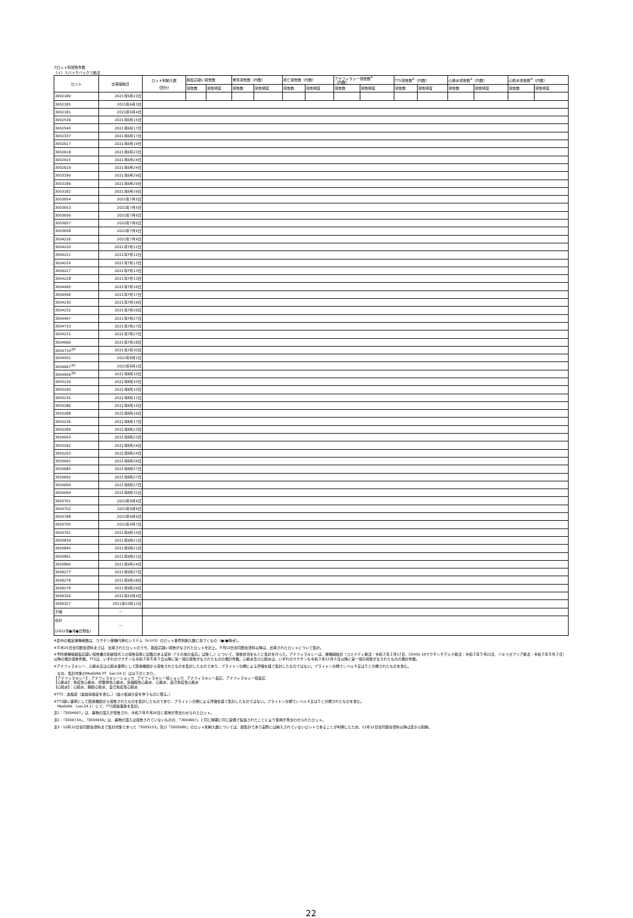⑦ロット別報告件数
（イ）スパイクバックス筋注
| ロット | 出荷開始日 | ロット別納入数 （回分） | 副反応疑い報告数 | | 重篤報告数（内数） | | 死亡報告数（内数） | | アナフィラシー報告数<sup>※</sup> （内数） | | TTS報告数<sup>※</sup>（内数） | | 心筋炎報告数<sup>※</sup>（内数） | | 心膜炎報告数<sup>※</sup>（内数） | |
| --- | --- | --- | --- | --- | --- | --- | --- | --- | --- | --- | --- | --- | --- | --- | --- | --- |
| | | | 報告数 | 報告頻度 | 報告数 | 報告頻度 | 報告数 | 報告頻度 | 報告数 | 報告頻度 | 報告数 | 報告頻度 | 報告数 | 報告頻度 | 報告数 | 報告頻度 |
| 3002180 | 2021年5月23日 | | | | | | | | | | | | | | | |
| 3002185 | 2021年6月3日 | | | | | | | | | | | | | | | |
| 3002181 | 2021年6月4日 | | | | | | | | | | | | | | | |
| 3002539 | 2021年6月15日 | | | | | | | | | | | | | | | |
| 3002540 | 2021年6月17日 | | | | | | | | | | | | | | | |
| 3002337 | 2021年6月17日 | | | | | | | | | | | | | | | |
| 3002617 | 2021年6月19日 | | | | | | | | | | | | | | | |
| 3002618 | 2021年6月23日 | | | | | | | | | | | | | | | |
| 3002915 | 2021年6月24日 | | | | | | | | | | | | | | | |
| 3002619 | 2021年6月24日 | | | | | | | | | | | | | | | |
| 3003190 | 2021年6月29日 | | | | | | | | | | | | | | | |
| 3003189 | 2021年6月29日 | | | | | | | | | | | | | | | |
| 3003182 | 2021年6月29日 | | | | | | | | | | | | | | | |
| 3003654 | 2021年7月5日 | | | | | | | | | | | | | | | |
| 3003653 | 2021年7月5日 | | | | | | | | | | | | | | | |
| 3003656 | 2021年7月6日 | | | | | | | | | | | | | | | |
| 3003657 | 2021年7月6日 | | | | | | | | | | | | | | | |
| 3003658 | 2021年7月6日 | | | | | | | | | | | | | | | |
| 3004226 | 2021年7月9日 | | | | | | | | | | | | | | | |
| 3004220 | 2021年7月12日 | | | | | | | | | | | | | | | |
| 3004221 | 2021年7月12日 | | | | | | | | | | | | | | | |
| 3004229 | 2021年7月13日 | | | | | | | | | | | | | | | |
| 3004227 | 2021年7月13日 | | | | | | | | | | | | | | | |
| 3004228 | 2021年7月13日 | | | | | | | | | | | | | | | |
| 3004495 | 2021年7月16日 | | | | | | | | | | | | | | | |
| 3004496 | 2021年7月17日 | | | | | | | | | | | | | | | |
| 3004230 | 2021年7月19日 | | | | | | | | | | | | | | | |
| 3004232 | 2021年7月26日 | | | | | | | | | | | | | | | |
| 3004497 | 2021年7月27日 | | | | | | | | | | | | | | | |
| 3004733 | 2021年7月27日 | | | | | | | | | | | | | | | |
| 3004231 | 2021年7月27日 | | | | | | | | | | | | | | | |
| 3004666 | 2021年7月28日 | | | | | | | | | | | | | | | |
| 3004734<sup>注2</sup> | 2021年7月30日 | | | | | | | | | | | | | | | |
| 3004501 | 2021年8月2日 | | | | | | | | | | | | | | | |
| 3004667<sup>注1</sup> | 2021年8月2日 | | | | | | | | | | | | | | | |
| 3004956<sup>注2</sup> | 2021年8月10日 | | | | | | | | | | | | | | | |
| 3005239 | 2021年8月10日 | | | | | | | | | | | | | | | |
| 3005240 | 2021年8月10日 | | | | | | | | | | | | | | | |
| 3005235 | 2021年8月11日 | | | | | | | | | | | | | | | |
| 3005286 | 2021年8月16日 | | | | | | | | | | | | | | | |
| 3005288 | 2021年8月16日 | | | | | | | | | | | | | | | |
| 3005236 | 2021年8月17日 | | | | | | | | | | | | | | | |
| 3005289 | 2021年8月23日 | | | | | | | | | | | | | | | |
| 3005693 | 2021年8月23日 | | | | | | | | | | | | | | | |
| 3005292 | 2021年8月24日 | | | | | | | | | | | | | | | |
| 3005293 | 2021年8月24日 | | | | | | | | | | | | | | | |
| 3005691 | 2021年8月26日 | | | | | | | | | | | | | | | |
| 3005685 | 2021年8月27日 | | | | | | | | | | | | | | | |
| 3005692 | 2021年8月27日 | | | | | | | | | | | | | | | |
| 3005699 | 2021年8月27日 | | | | | | | | | | | | | | | |
| 3005694 | 2021年8月31日 | | | | | | | | | | | | | | | |
| 3005701 | 2021年9月6日 | | | | | | | | | | | | | | | |
| 3005702 | 2021年9月6日 | | | | | | | | | | | | | | | |
| 3005788 | 2021年9月6日 | | | | | | | | | | | | | | | |
| 3005700 | 2021年9月7日 | | | | | | | | | | | | | | | |
| 3005791 | 2021年9月15日 | | | | | | | | | | | | | | | |
| 3005839 | 2021年9月21日 | | | | | | | | | | | | | | | |
| 3005840 | 2021年9月21日 | | | | | | | | | | | | | | | |
| 3005891 | 2021年9月21日 | | | | | | | | | | | | | | | |
| 3005890 | 2021年9月24日 | | | | | | | | | | | | | | | |
| 3006277 | 2021年9月27日 | | | | | | | | | | | | | | | |
| 3006278 | 2021年9月28日 | | | | | | | | | | | | | | | |
| 3006279 | 2021年9月29日 | | | | | | | | | | | | | | | |
| 3006326 | 2021年10月4日 | | | | | | | | | | | | | | | |
| 3006327 | 2021年10月12日 | | | | | | | | | | | | | | | |
| 不明 | － | | | | | | | | | | | | | | | |
| 合計 (2022年●月●日現在) | － | | | | | | | | | | | | | | | |
※表中の推定接種者数は、ワクチン接種円滑化システム（V-SYS）のロット番号別納入数に基づくもの（●/●時点）。
※８月25日合同部会資料までは、出荷されたロットのうち、副反応疑い報告がなされたロットを計上。９月10日合同部会資料以降は、出荷されたロットについて集計。
※予防接種後副反応疑い報告書の別紙様式１の報告基準に記載のある症状（「その他の反応」は除く。）について、報告状況をもとに集計を行った。アナフィラキシーは、接種開始日（コミナティ筋注：令和３年２月17日、COVID-19ワクチンモデルナ筋注：令和３年５月22日、バキスゼブリア筋注：令和３年８月３日）以降の累計報告件数。TTSは、いずれのワクチンも令和３年８月３日以降に第一報の報告がなされたものの累計件数。心筋炎及び心膜炎は、いずれのワクチンも令和３年12月６日以降に第一報の報告がなされたものの累計件数。
※アナフィラキシー、心筋炎又は心膜炎事例として医療機関から報告されたものを集計したものであり、ブライトン分類による評価を経て集計したものではない。ブライトン分類でレベル４又は５と分類されたものを含む。
　なお、集計対象のMedDRA PT（ver.24.1）は以下のとおり。
【アナフィラキシー】：アナフィラキシーショック、アナフィラキシー様ショック、アナフィラキシー反応、アナフィラキシー様反応
【心筋炎】：免疫性心筋炎、好酸球性心筋炎、巨細胞性心筋炎、心筋炎、自己免疫性心筋炎
【心膜炎】：心膜炎、胸膜心膜炎、自己免疫性心膜炎
※TTS：血栓症（血栓塞栓症を含む。）（血小板減少症を伴うものに限る。）
※TTS疑い事例として医療機関から報告されたものを集計したものであり、ブライトン分類による評価を経て集計したものではない。ブライトン分類でレベル４又は５と分類されたものを含む。
　MedDRA （ver.24.1）にて、TTS関連事象を集計。
注1：「3004667」は、異物の混入が報告され、令和３年８月26日に使用が見合わせられたロット。
注2：「3004734」、「3004956」は、異物の混入は報告されていないものの、「3004667」と同じ時期に同じ設備で製造されたことにより使用が見合わせられたロット。
注3：10月22日合同部会資料まで集計対象であった「3005253」及び「3005980」のロット別納入数については、誤集計であり実際には納入されていないロットであることが判明したため、11月12日合同部会資料以降は表から削除。
22